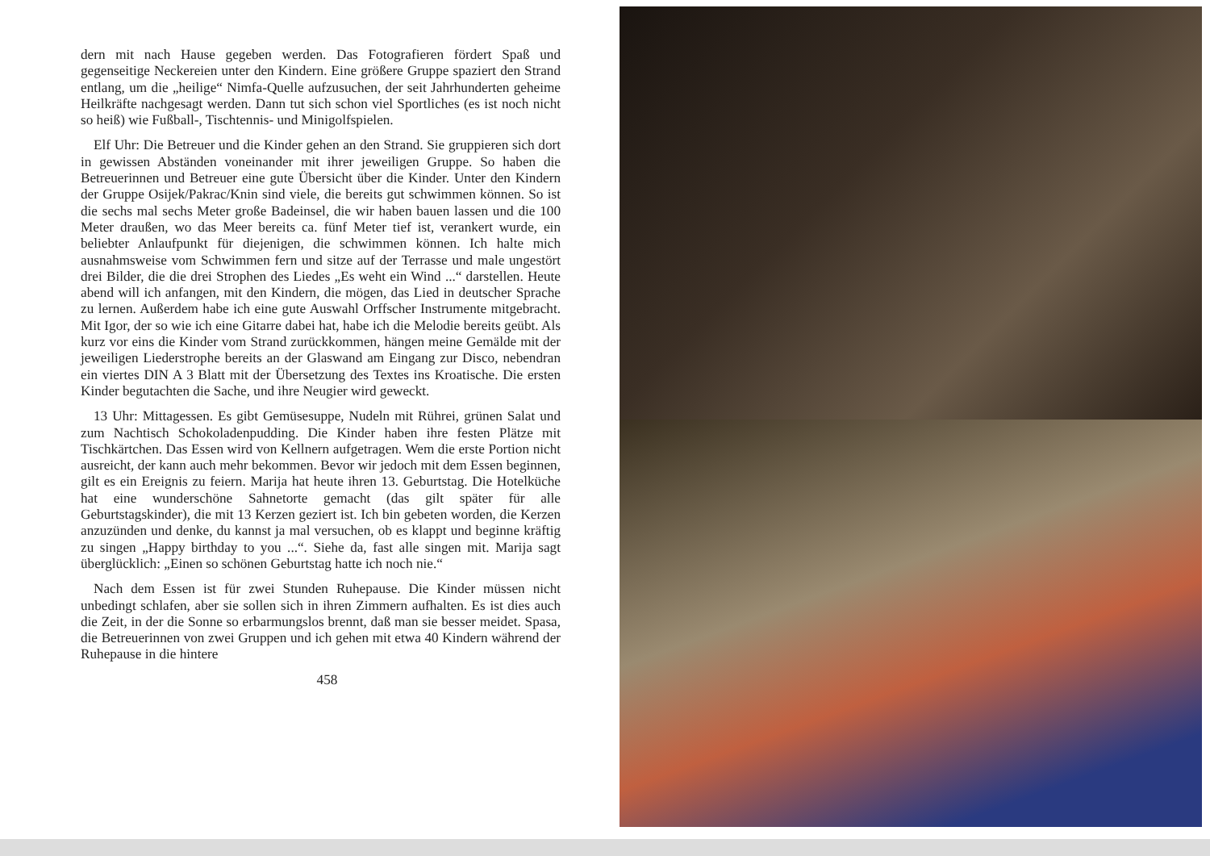dern mit nach Hause gegeben werden. Das Fotografieren fördert Spaß und gegenseitige Neckereien unter den Kindern. Eine größere Gruppe spaziert den Strand entlang, um die „heilige“ Nimfa-Quelle aufzusuchen, der seit Jahrhunderten geheime Heilkräfte nachgesagt werden. Dann tut sich schon viel Sportliches (es ist noch nicht so heiß) wie Fußball-, Tischtennis- und Minigolfspielen.
Elf Uhr: Die Betreuer und die Kinder gehen an den Strand. Sie gruppieren sich dort in gewissen Abständen voneinander mit ihrer jeweiligen Gruppe. So haben die Betreuerinnen und Betreuer eine gute Übersicht über die Kinder. Unter den Kindern der Gruppe Osijek/Pakrac/Knin sind viele, die bereits gut schwimmen können. So ist die sechs mal sechs Meter große Badeinsel, die wir haben bauen lassen und die 100 Meter draußen, wo das Meer bereits ca. fünf Meter tief ist, verankert wurde, ein beliebter Anlaufpunkt für diejenigen, die schwimmen können. Ich halte mich ausnahmsweise vom Schwimmen fern und sitze auf der Terrasse und male ungestört drei Bilder, die die drei Strophen des Liedes „Es weht ein Wind ...“ darstellen. Heute abend will ich anfangen, mit den Kindern, die mögen, das Lied in deutscher Sprache zu lernen. Außerdem habe ich eine gute Auswahl Orffscher Instrumente mitgebracht. Mit Igor, der so wie ich eine Gitarre dabei hat, habe ich die Melodie bereits geübt. Als kurz vor eins die Kinder vom Strand zurückkommen, hängen meine Gemälde mit der jeweiligen Liederstrophe bereits an der Glaswand am Eingang zur Disco, nebendran ein viertes DIN A 3 Blatt mit der Übersetzung des Textes ins Kroatische. Die ersten Kinder begutachten die Sache, und ihre Neugier wird geweckt.
13 Uhr: Mittagessen. Es gibt Gemüsesuppe, Nudeln mit Rührei, grünen Salat und zum Nachtisch Schokoladenpudding. Die Kinder haben ihre festen Plätze mit Tischkärtchen. Das Essen wird von Kellnern aufgetragen. Wem die erste Portion nicht ausreicht, der kann auch mehr bekommen. Bevor wir jedoch mit dem Essen beginnen, gilt es ein Ereignis zu feiern. Marija hat heute ihren 13. Geburtstag. Die Hotelküche hat eine wunderschöne Sahnetorte gemacht (das gilt später für alle Geburtstagskinder), die mit 13 Kerzen geziert ist. Ich bin gebeten worden, die Kerzen anzuzünden und denke, du kannst ja mal versuchen, ob es klappt und beginne kräftig zu singen „Happy birthday to you ...“. Siehe da, fast alle singen mit. Marija sagt überglücklich: „Einen so schönen Geburtstag hatte ich noch nie.“
Nach dem Essen ist für zwei Stunden Ruhepause. Die Kinder müssen nicht unbedingt schlafen, aber sie sollen sich in ihren Zimmern aufhalten. Es ist dies auch die Zeit, in der die Sonne so erbarmungslos brennt, daß man sie besser meidet. Spasa, die Betreuerinnen von zwei Gruppen und ich gehen mit etwa 40 Kindern während der Ruhepause in die hintere
458